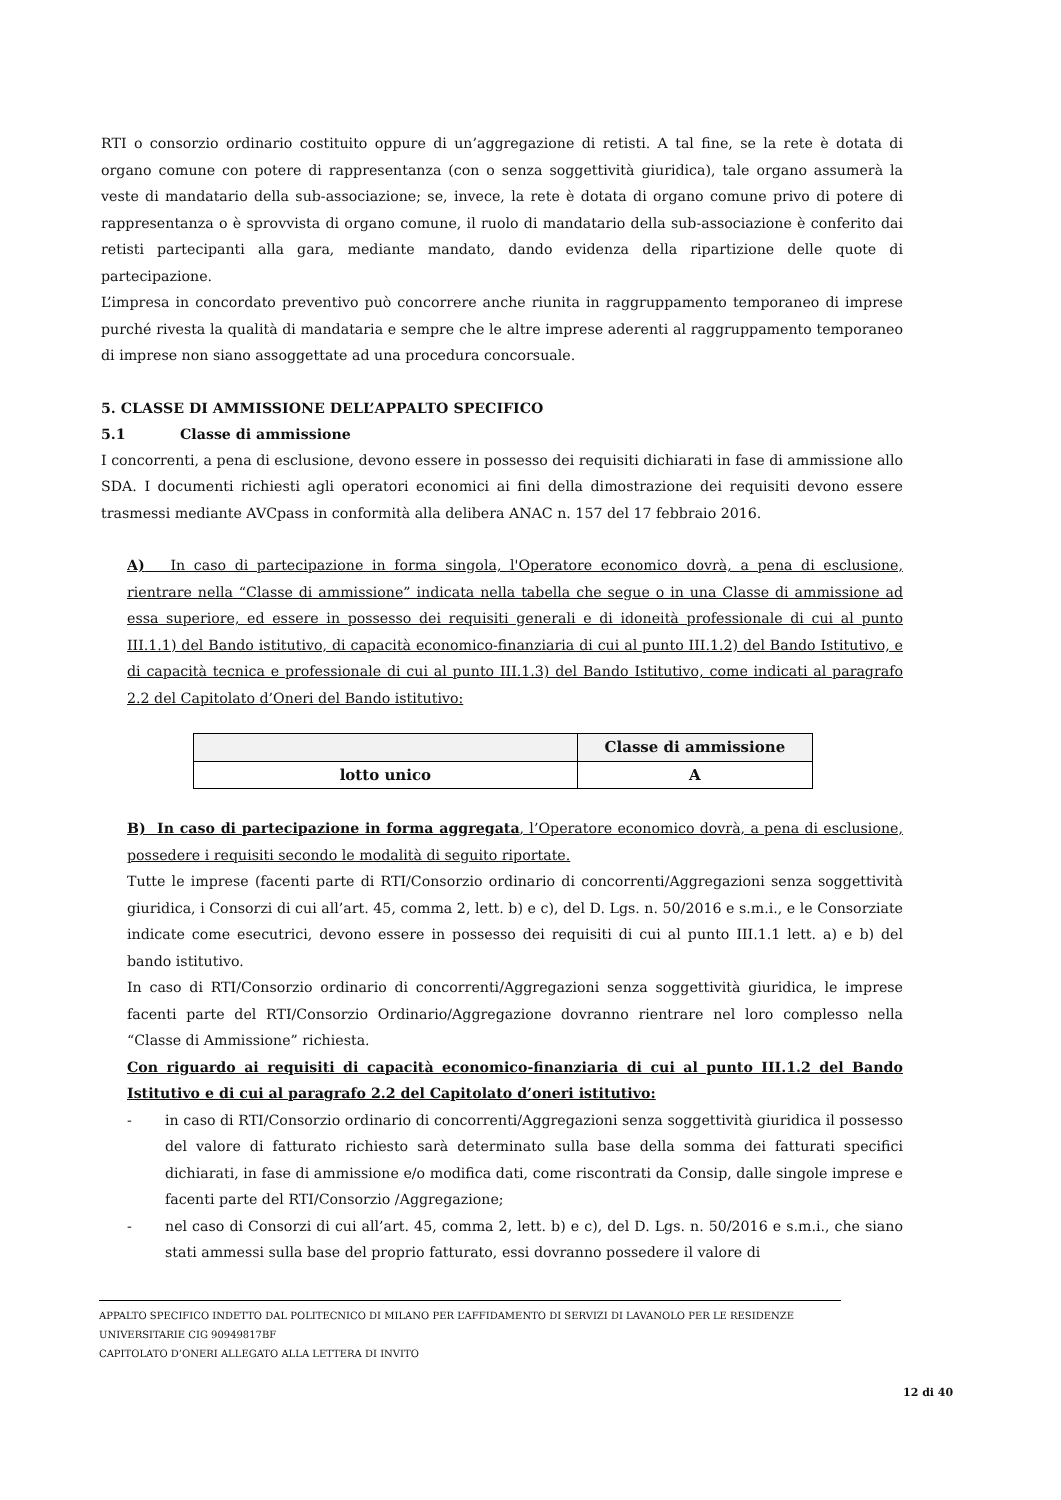RTI o consorzio ordinario costituito oppure di un’aggregazione di retisti. A tal fine, se la rete è dotata di organo comune con potere di rappresentanza (con o senza soggettività giuridica), tale organo assumerà la veste di mandatario della sub-associazione; se, invece, la rete è dotata di organo comune privo di potere di rappresentanza o è sprovvista di organo comune, il ruolo di mandatario della sub-associazione è conferito dai retisti partecipanti alla gara, mediante mandato, dando evidenza della ripartizione delle quote di partecipazione.
L’impresa in concordato preventivo può concorrere anche riunita in raggruppamento temporaneo di imprese purché rivesta la qualità di mandataria e sempre che le altre imprese aderenti al raggruppamento temporaneo di imprese non siano assoggettate ad una procedura concorsuale.
5. CLASSE DI AMMISSIONE DELL’APPALTO SPECIFICO
5.1 Classe di ammissione
I concorrenti, a pena di esclusione, devono essere in possesso dei requisiti dichiarati in fase di ammissione allo SDA. I documenti richiesti agli operatori economici ai fini della dimostrazione dei requisiti devono essere trasmessi mediante AVCpass in conformità alla delibera ANAC n. 157 del 17 febbraio 2016.
A) In caso di partecipazione in forma singola, l'Operatore economico dovrà, a pena di esclusione, rientrare nella “Classe di ammissione” indicata nella tabella che segue o in una Classe di ammissione ad essa superiore, ed essere in possesso dei requisiti generali e di idoneità professionale di cui al punto III.1.1) del Bando istitutivo, di capacità economico-finanziaria di cui al punto III.1.2) del Bando Istitutivo, e di capacità tecnica e professionale di cui al punto III.1.3) del Bando Istitutivo, come indicati al paragrafo 2.2 del Capitolato d’Oneri del Bando istitutivo:
| | Classe di ammissione |
| --- | --- |
| lotto unico | A |
B) In caso di partecipazione in forma aggregata, l’Operatore economico dovrà, a pena di esclusione, possedere i requisiti secondo le modalità di seguito riportate.
Tutte le imprese (facenti parte di RTI/Consorzio ordinario di concorrenti/Aggregazioni senza soggettività giuridica, i Consorzi di cui all’art. 45, comma 2, lett. b) e c), del D. Lgs. n. 50/2016 e s.m.i., e le Consorziate indicate come esecutrici, devono essere in possesso dei requisiti di cui al punto III.1.1 lett. a) e b) del bando istitutivo.
In caso di RTI/Consorzio ordinario di concorrenti/Aggregazioni senza soggettività giuridica, le imprese facenti parte del RTI/Consorzio Ordinario/Aggregazione dovranno rientrare nel loro complesso nella “Classe di Ammissione” richiesta.
Con riguardo ai requisiti di capacità economico-finanziaria di cui al punto III.1.2 del Bando Istitutivo e di cui al paragrafo 2.2 del Capitolato d’oneri istitutivo:
- in caso di RTI/Consorzio ordinario di concorrenti/Aggregazioni senza soggettività giuridica il possesso del valore di fatturato richiesto sarà determinato sulla base della somma dei fatturati specifici dichiarati, in fase di ammissione e/o modifica dati, come riscontrati da Consip, dalle singole imprese e facenti parte del RTI/Consorzio /Aggregazione;
- nel caso di Consorzi di cui all’art. 45, comma 2, lett. b) e c), del D. Lgs. n. 50/2016 e s.m.i., che siano stati ammessi sulla base del proprio fatturato, essi dovranno possedere il valore di
APPALTO SPECIFICO INDETTO DAL POLITECNICO DI MILANO PER L’AFFIDAMENTO DI SERVIZI DI LAVANOLO PER LE RESIDENZE UNIVERSITARIE CIG 90949817BF
CAPITOLATO D’ONERI ALLEGATO ALLA LETTERA DI INVITO
12 di 40